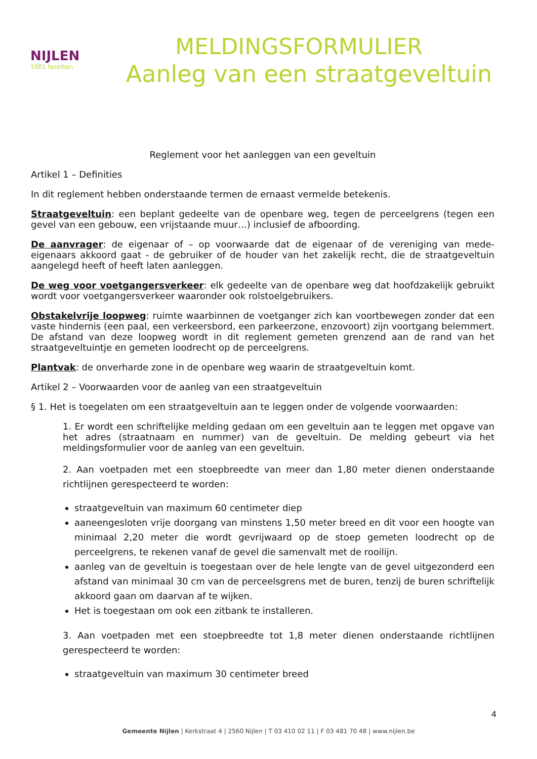NIJLEN
1001 facetten
MELDINGSFORMULIER
Aanleg van een straatgeveltuin
Reglement voor het aanleggen van een geveltuin
Artikel 1 – Definities
In dit reglement hebben onderstaande termen de ernaast vermelde betekenis.
Straatgeveltuin: een beplant gedeelte van de openbare weg, tegen de perceelgrens (tegen een gevel van een gebouw, een vrijstaande muur…) inclusief de afboording.
De aanvrager: de eigenaar of – op voorwaarde dat de eigenaar of de vereniging van mede-eigenaars akkoord gaat - de gebruiker of de houder van het zakelijk recht, die de straatgeveltuin aangelegd heeft of heeft laten aanleggen.
De weg voor voetgangersverkeer: elk gedeelte van de openbare weg dat hoofdzakelijk gebruikt wordt voor voetgangersverkeer waaronder ook rolstoelgebruikers.
Obstakelvrije loopweg: ruimte waarbinnen de voetganger zich kan voortbewegen zonder dat een vaste hindernis (een paal, een verkeersbord, een parkeerzone, enzovoort) zijn voortgang belemmert. De afstand van deze loopweg wordt in dit reglement gemeten grenzend aan de rand van het straatgeveltuintje en gemeten loodrecht op de perceelgrens.
Plantvak: de onverharde zone in de openbare weg waarin de straatgeveltuin komt.
Artikel 2 – Voorwaarden voor de aanleg van een straatgeveltuin
§ 1. Het is toegelaten om een straatgeveltuin aan te leggen onder de volgende voorwaarden:
1. Er wordt een schriftelijke melding gedaan om een geveltuin aan te leggen met opgave van het adres (straatnaam en nummer) van de geveltuin. De melding gebeurt via het meldingsformulier voor de aanleg van een geveltuin.
2. Aan voetpaden met een stoepbreedte van meer dan 1,80 meter dienen onderstaande richtlijnen gerespecteerd te worden:
straatgeveltuin van maximum 60 centimeter diep
aaneengesloten vrije doorgang van minstens 1,50 meter breed en dit voor een hoogte van minimaal 2,20 meter die wordt gevrijwaard op de stoep gemeten loodrecht op de perceelgrens, te rekenen vanaf de gevel die samenvalt met de rooilijn.
aanleg van de geveltuin is toegestaan over de hele lengte van de gevel uitgezonderd een afstand van minimaal 30 cm van de perceelsgrens met de buren, tenzij de buren schriftelijk akkoord gaan om daarvan af te wijken.
Het is toegestaan om ook een zitbank te installeren.
3. Aan voetpaden met een stoepbreedte tot 1,8 meter dienen onderstaande richtlijnen gerespecteerd te worden:
straatgeveltuin van maximum 30 centimeter breed
4
Gemeente Nijlen | Kerkstraat 4 | 2560 Nijlen | T 03 410 02 11 | F 03 481 70 48 | www.nijlen.be